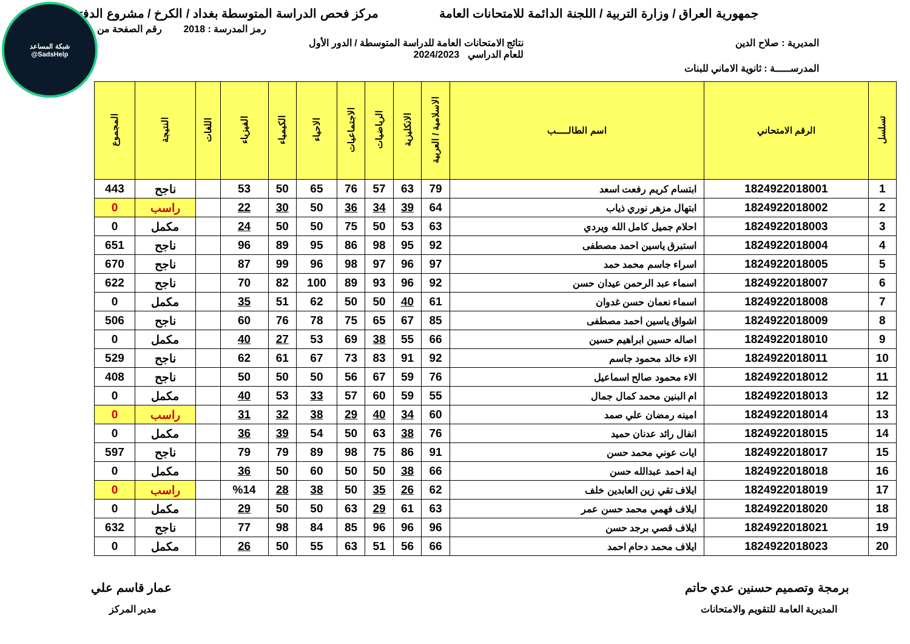شبكة المساعد
@SadsHelp
جمهورية العراق / وزارة التربية / اللجنة الدائمة للامتحانات العامة مركز فحص الدراسة المتوسطة بغداد / الكرخ / مشروع الدفتر
رمز المدرسة : 2018 رقم الصفحة من
المديرية : صلاح الدين نتائج الامتحانات العامة للدراسة المتوسطة / الدور الأول
للعام الدراسي 2024/2023
المدرســـــة : ثانوية الاماني للبنات
| تسلسل | الرقم الامتحاني | اسم الطالـــــب | الاسلامية / العربية | الانكليزية | الرياضيات | الاجتماعيات | الاحياء | الكيمياء | الفيزياء | اللغات | النتيجة | المجموع |
| --- | --- | --- | --- | --- | --- | --- | --- | --- | --- | --- | --- | --- |
| 1 | 1824922018001 | ابتسام كريم رفعت اسعد | 79 | 63 | 57 | 76 | 65 | 50 | 53 | | ناجح | 443 |
| 2 | 1824922018002 | ابتهال مزهر نوري ذياب | 64 | 39 | 34 | 36 | 50 | 30 | 22 | | راسب | 0 |
| 3 | 1824922018003 | احلام جميل كامل الله ويردي | 63 | 53 | 50 | 75 | 50 | 50 | 24 | | مكمل | 0 |
| 4 | 1824922018004 | استبرق ياسين احمد مصطفى | 92 | 95 | 98 | 86 | 95 | 89 | 96 | | ناجح | 651 |
| 5 | 1824922018005 | اسراء جاسم محمد حمد | 97 | 96 | 97 | 98 | 96 | 99 | 87 | | ناجح | 670 |
| 6 | 1824922018007 | اسماء عبد الرحمن عيدان حسن | 92 | 96 | 93 | 89 | 100 | 82 | 70 | | ناجح | 622 |
| 7 | 1824922018008 | اسماء نعمان حسن غدوان | 61 | 40 | 50 | 50 | 62 | 51 | 35 | | مكمل | 0 |
| 8 | 1824922018009 | اشواق ياسين احمد مصطفى | 85 | 67 | 65 | 75 | 78 | 76 | 60 | | ناجح | 506 |
| 9 | 1824922018010 | اصاله حسين ابراهيم حسين | 66 | 55 | 38 | 69 | 53 | 27 | 40 | | مكمل | 0 |
| 10 | 1824922018011 | الاء خالد محمود جاسم | 92 | 91 | 83 | 73 | 67 | 61 | 62 | | ناجح | 529 |
| 11 | 1824922018012 | الاء محمود صالح اسماعيل | 76 | 59 | 67 | 56 | 50 | 50 | 50 | | ناجح | 408 |
| 12 | 1824922018013 | ام البنين محمد كمال جمال | 55 | 59 | 60 | 57 | 33 | 53 | 40 | | مكمل | 0 |
| 13 | 1824922018014 | امينه رمضان علي صمد | 60 | 34 | 40 | 29 | 38 | 32 | 31 | | راسب | 0 |
| 14 | 1824922018015 | انفال رائد عدنان حميد | 76 | 38 | 63 | 50 | 54 | 39 | 36 | | مكمل | 0 |
| 15 | 1824922018017 | ايات عوني محمد حسن | 91 | 86 | 75 | 98 | 89 | 79 | 79 | | ناجح | 597 |
| 16 | 1824922018018 | اية احمد عبدالله حسن | 66 | 38 | 50 | 50 | 60 | 50 | 36 | | مكمل | 0 |
| 17 | 1824922018019 | ايلاف تقي زين العابدين خلف | 62 | 26 | 35 | 50 | 38 | 28 | %14 | | راسب | 0 |
| 18 | 1824922018020 | ايلاف فهمي محمد حسن عمر | 63 | 61 | 29 | 63 | 50 | 50 | 29 | | مكمل | 0 |
| 19 | 1824922018021 | ايلاف قصي برجد حسن | 96 | 96 | 96 | 85 | 84 | 98 | 77 | | ناجح | 632 |
| 20 | 1824922018023 | ايلاف محمد دحام احمد | 66 | 56 | 51 | 63 | 55 | 50 | 26 | | مكمل | 0 |
برمجة وتصميم حسنين عدي حاتم عمار قاسم علي
المديرية العامة للتقويم والامتحانات مدير المركز